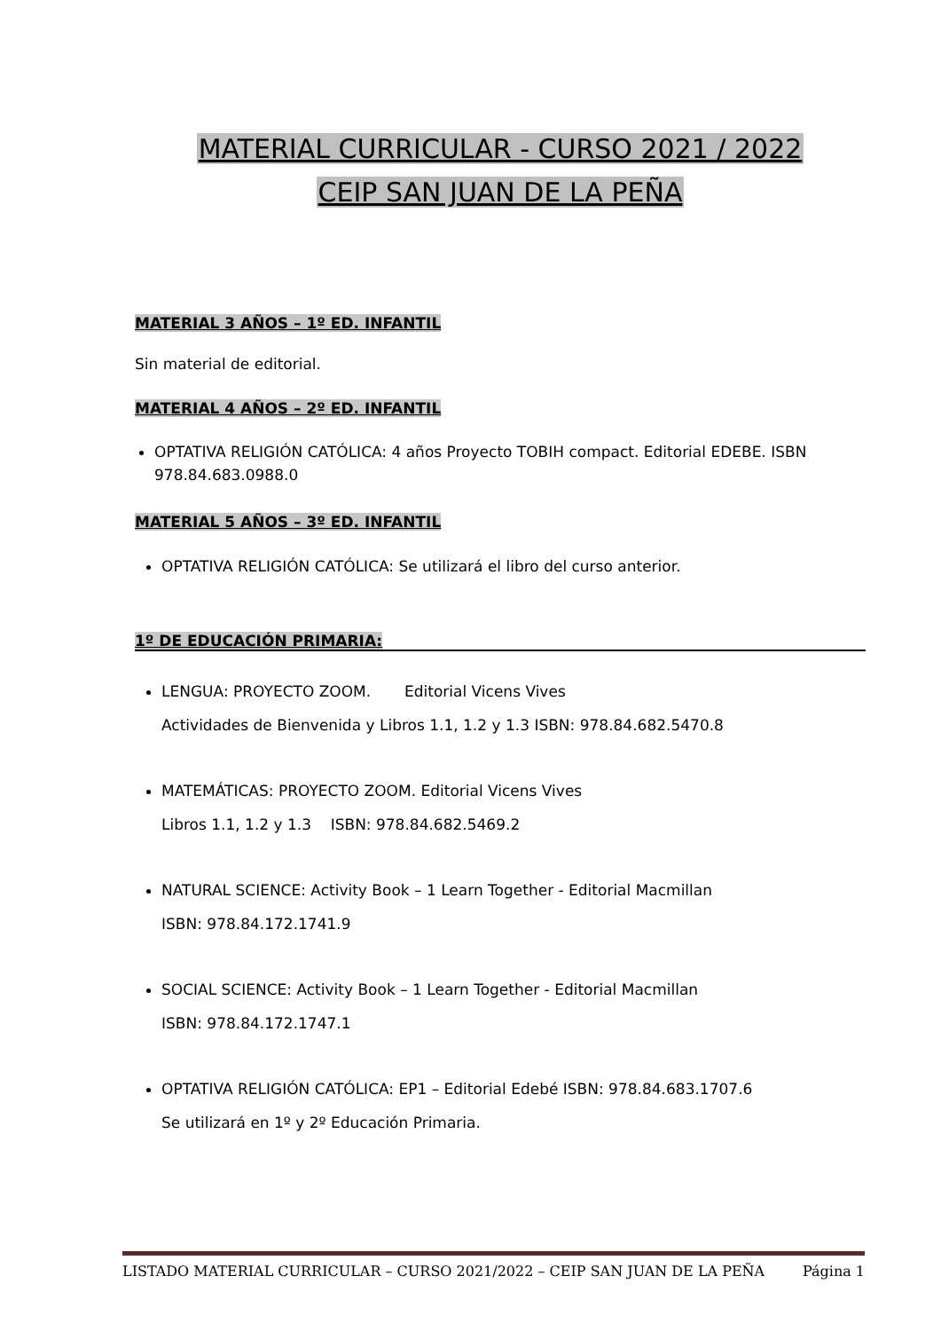MATERIAL CURRICULAR - CURSO 2021 / 2022
CEIP SAN JUAN DE LA PEÑA
MATERIAL 3 AÑOS – 1º ED. INFANTIL
Sin material de editorial.
MATERIAL 4 AÑOS – 2º ED. INFANTIL
OPTATIVA RELIGIÓN CATÓLICA: 4 años Proyecto TOBIH compact. Editorial EDEBE. ISBN 978.84.683.0988.0
MATERIAL 5 AÑOS – 3º ED. INFANTIL
OPTATIVA RELIGIÓN CATÓLICA: Se utilizará el libro del curso anterior.
1º DE EDUCACIÓN PRIMARIA:
LENGUA: PROYECTO ZOOM. Editorial Vicens Vives
Actividades de Bienvenida y Libros 1.1, 1.2 y 1.3 ISBN: 978.84.682.5470.8
MATEMÁTICAS: PROYECTO ZOOM. Editorial Vicens Vives
Libros 1.1, 1.2 y 1.3 ISBN: 978.84.682.5469.2
NATURAL SCIENCE: Activity Book – 1 Learn Together - Editorial Macmillan
ISBN: 978.84.172.1741.9
SOCIAL SCIENCE: Activity Book – 1 Learn Together - Editorial Macmillan
ISBN: 978.84.172.1747.1
OPTATIVA RELIGIÓN CATÓLICA: EP1 – Editorial Edebé ISBN: 978.84.683.1707.6
Se utilizará en 1º y 2º Educación Primaria.
LISTADO MATERIAL CURRICULAR – CURSO 2021/2022 – CEIP SAN JUAN DE LA PEÑA Página 1